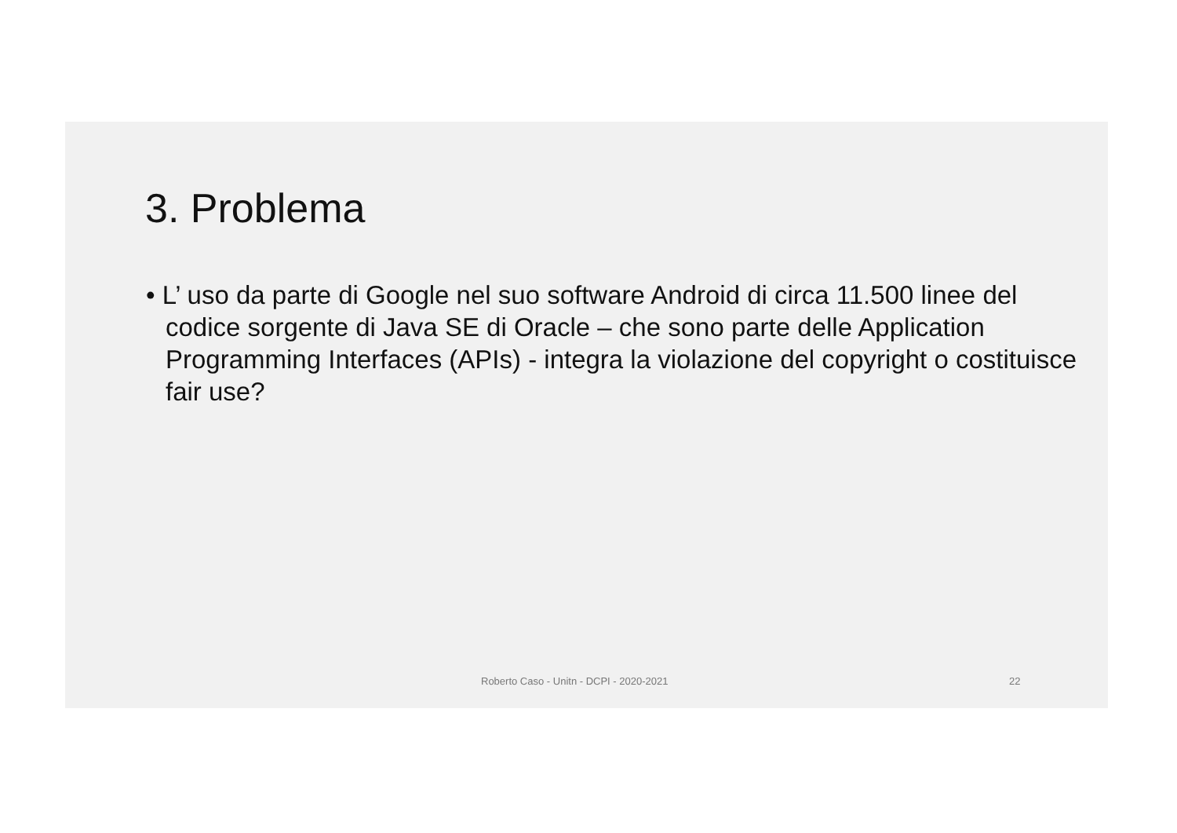3. Problema
• L’ uso da parte di Google nel suo software Android di circa 11.500 linee del codice sorgente di Java SE di Oracle – che sono parte delle Application Programming Interfaces (APIs) - integra la violazione del copyright o costituisce fair use?
Roberto Caso - Unitn - DCPI - 2020-2021 22